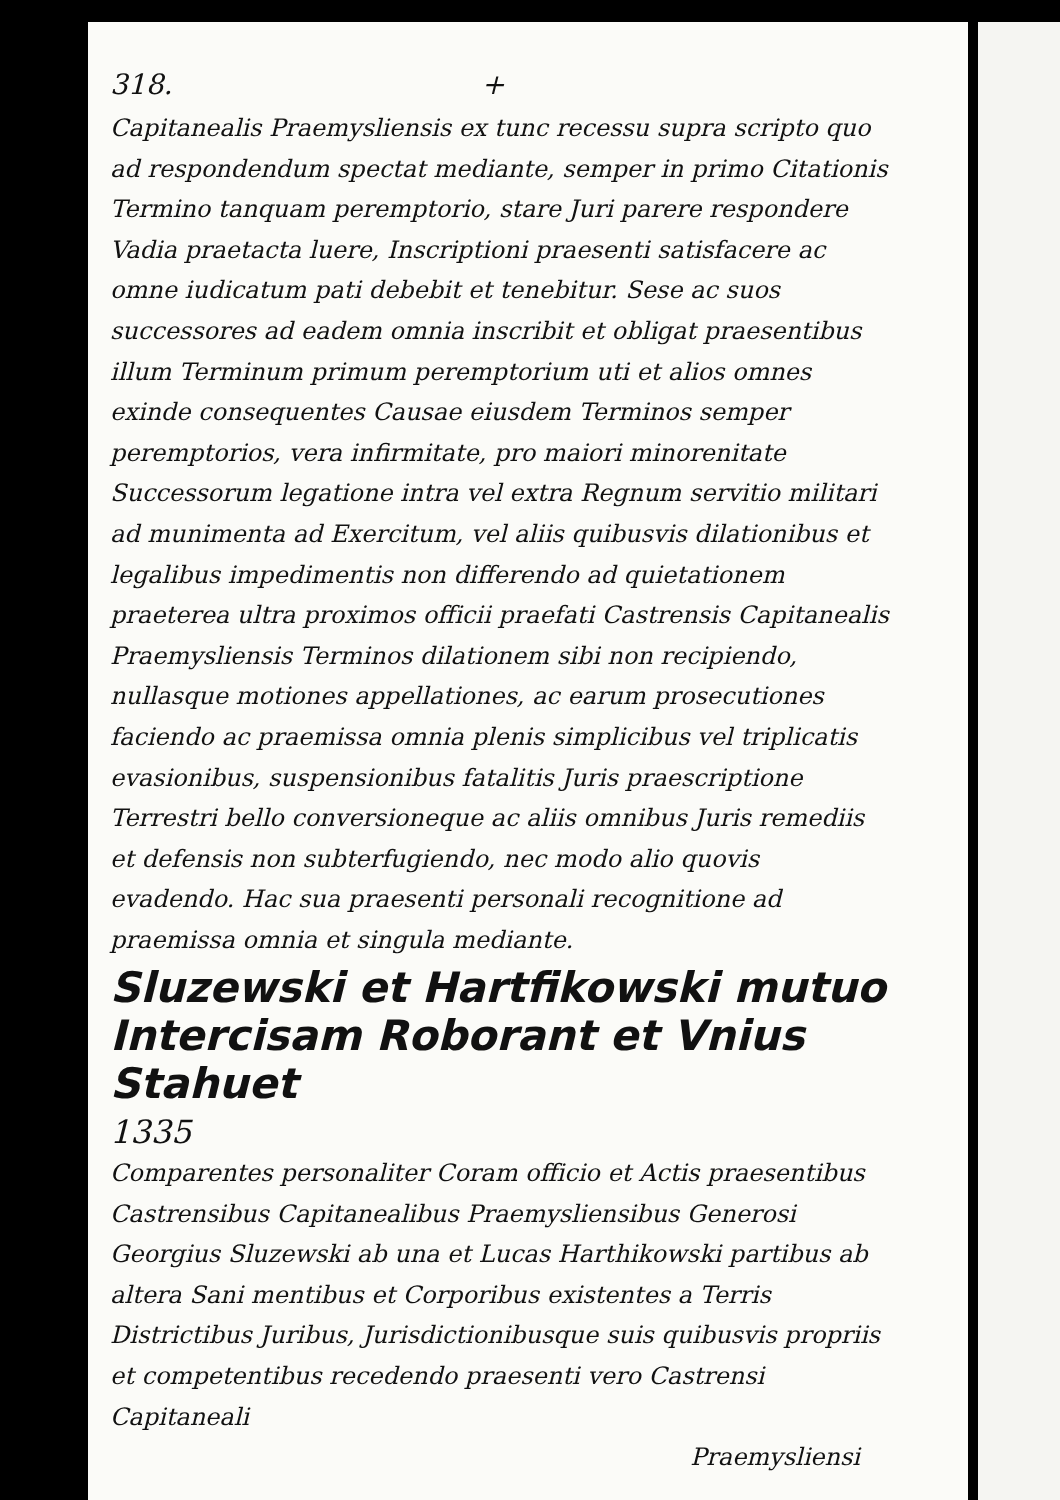318. +
Capitanealis Praemysliensis ex tunc recessu supra scripto quo ad respondendum spectat mediante, semper in primo Citationis Termino tanquam peremptorio, stare Juri parere respondere Vadia praetacta luere, Inscriptioni praesenti satisfacere ac omne iudicatum pati debebit et tenebitur. Sese ac suos successores ad eadem omnia inscribit et obligat praesentibus illum Terminum primum peremptorium uti et alios omnes exinde consequentes Causae eiusdem Terminos semper peremptorios, vera infirmitate, pro maiori minorenitate Successorum legatione intra vel extra Regnum servitio militari ad munimenta ad Exercitum, vel aliis quibusvis dilationibus et legalibus impedimentis non differendo ad quietationem praeterea ultra proximos officii praefati Castrensis Capitanealis Praemysliensis Terminos dilationem sibi non recipiendo, nullasque motiones appellationes, ac earum prosecutiones faciendo ac praemissa omnia plenis simplicibus vel triplicatis evasionibus, suspensionibus fatalitis Juris praescriptione Terrestri bello conversioneque ac aliis omnibus Juris remediis et defensis non subterfugiendo, nec modo alio quovis evadendo. Hac sua praesenti personali recognitione ad praemissa omnia et singula mediante.
Sluzewski et Hartfikowski mutuo Intercisam Roborant et Vnius Stahuet
1335
Comparentes personaliter Coram officio et Actis praesentibus Castrensibus Capitanealibus Praemysliensibus Generosi Georgius Sluzewski ab una et Lucas Harthikowski partibus ab altera Sani mentibus et Corporibus existentes a Terris Districtibus Juribus, Jurisdictionibusque suis quibusvis propriis et competentibus recedendo praesenti vero Castrensi Capitaneali
Praemysliensi